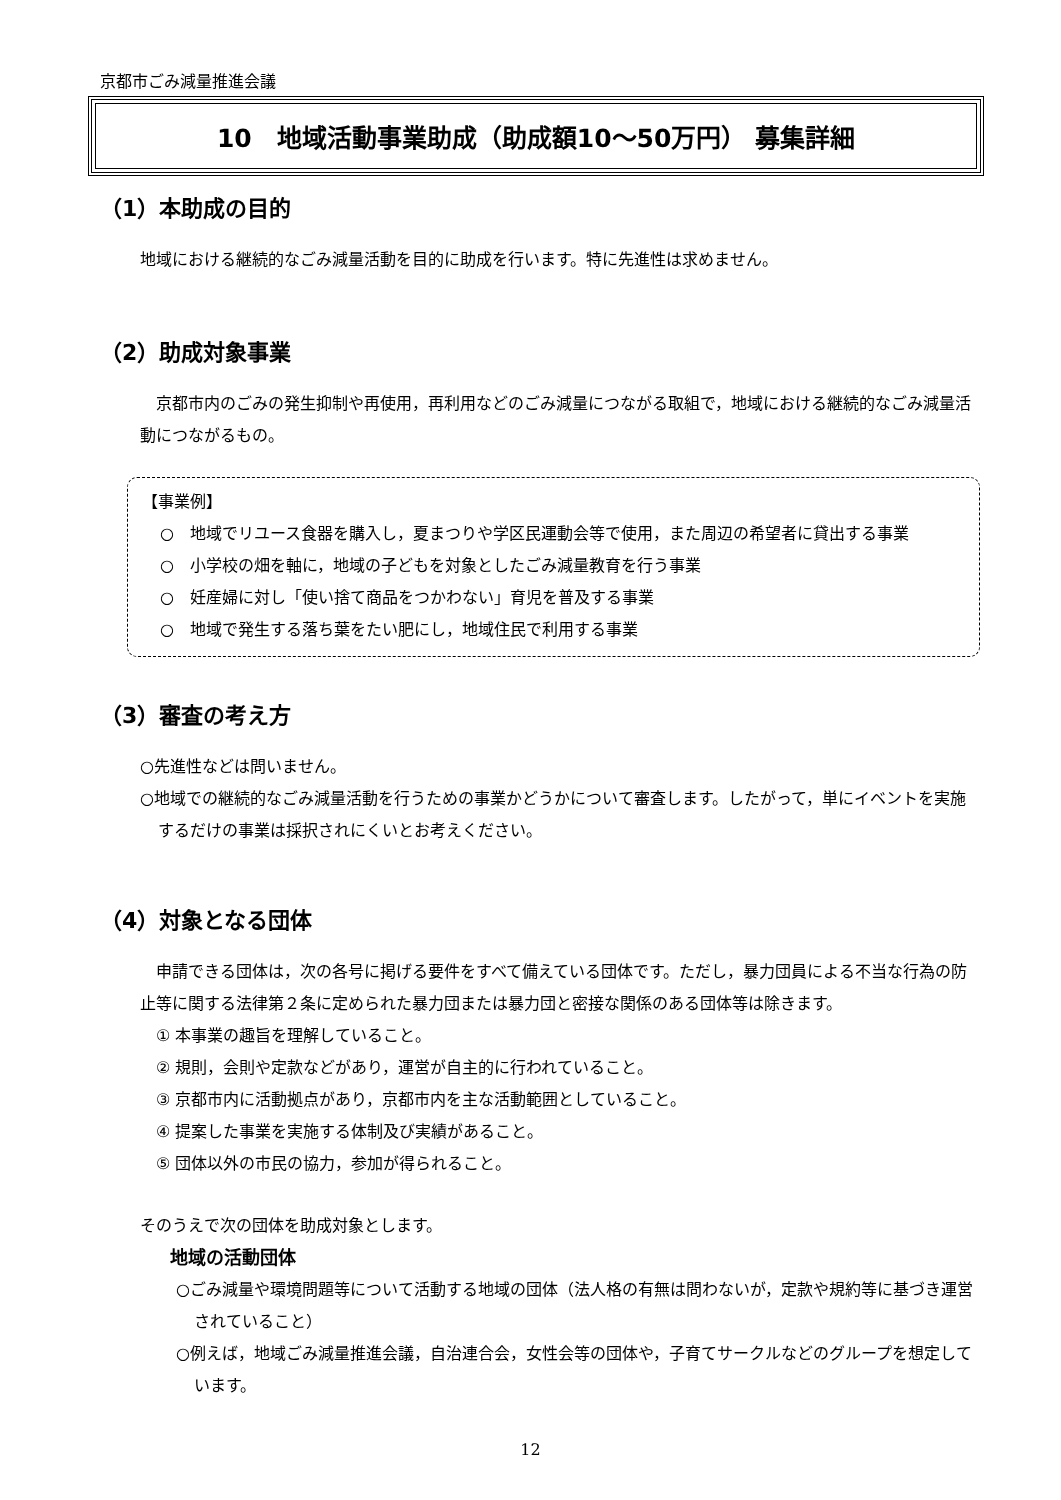京都市ごみ減量推進会議
10　地域活動事業助成（助成額10～50万円） 募集詳細
（1）本助成の目的
地域における継続的なごみ減量活動を目的に助成を行います。特に先進性は求めません。
（2）助成対象事業
　京都市内のごみの発生抑制や再使用，再利用などのごみ減量につながる取組で，地域における継続的なごみ減量活動につながるもの。
【事業例】
○　地域でリユース食器を購入し，夏まつりや学区民運動会等で使用，また周辺の希望者に貸出する事業
○　小学校の畑を軸に，地域の子どもを対象としたごみ減量教育を行う事業
○　妊産婦に対し「使い捨て商品をつかわない」育児を普及する事業
○　地域で発生する落ち葉をたい肥にし，地域住民で利用する事業
（3）審査の考え方
○先進性などは問いません。
○地域での継続的なごみ減量活動を行うための事業かどうかについて審査します。したがって，単にイベントを実施するだけの事業は採択されにくいとお考えください。
（4）対象となる団体
　申請できる団体は，次の各号に掲げる要件をすべて備えている団体です。ただし，暴力団員による不当な行為の防止等に関する法律第２条に定められた暴力団または暴力団と密接な関係のある団体等は除きます。
① 本事業の趣旨を理解していること。
② 規則，会則や定款などがあり，運営が自主的に行われていること。
③ 京都市内に活動拠点があり，京都市内を主な活動範囲としていること。
④ 提案した事業を実施する体制及び実績があること。
⑤ 団体以外の市民の協力，参加が得られること。
そのうえで次の団体を助成対象とします。
地域の活動団体
○ごみ減量や環境問題等について活動する地域の団体（法人格の有無は問わないが，定款や規約等に基づき運営されていること）
○例えば，地域ごみ減量推進会議，自治連合会，女性会等の団体や，子育てサークルなどのグループを想定しています。
12